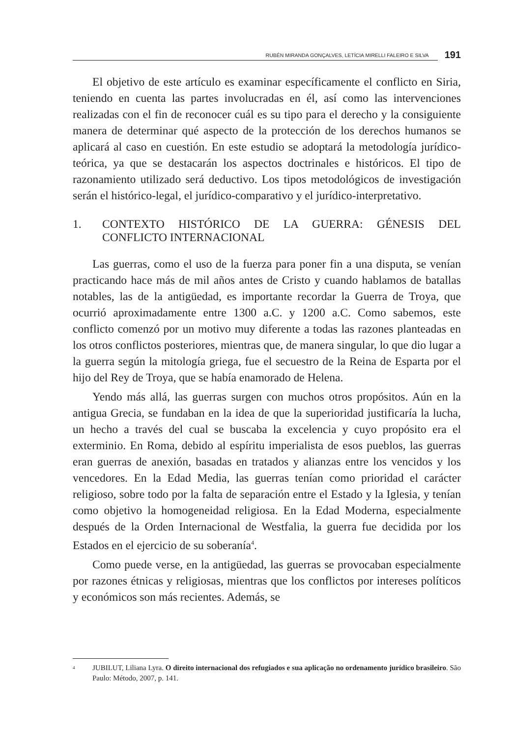RUBÉN MIRANDA GONÇALVES, LETÍCIA MIRELLI FALEIRO E SILVA 191
El objetivo de este artículo es examinar específicamente el conflicto en Siria, teniendo en cuenta las partes involucradas en él, así como las intervenciones realizadas con el fin de reconocer cuál es su tipo para el derecho y la consiguiente manera de determinar qué aspecto de la protección de los derechos humanos se aplicará al caso en cuestión. En este estudio se adoptará la metodología jurídico-teórica, ya que se destacarán los aspectos doctrinales e históricos. El tipo de razonamiento utilizado será deductivo. Los tipos metodológicos de investigación serán el histórico-legal, el jurídico-comparativo y el jurídico-interpretativo.
1. CONTEXTO HISTÓRICO DE LA GUERRA: GÉNESIS DEL CONFLICTO INTERNACIONAL
Las guerras, como el uso de la fuerza para poner fin a una disputa, se venían practicando hace más de mil años antes de Cristo y cuando hablamos de batallas notables, las de la antigüedad, es importante recordar la Guerra de Troya, que ocurrió aproximadamente entre 1300 a.C. y 1200 a.C. Como sabemos, este conflicto comenzó por un motivo muy diferente a todas las razones planteadas en los otros conflictos posteriores, mientras que, de manera singular, lo que dio lugar a la guerra según la mitología griega, fue el secuestro de la Reina de Esparta por el hijo del Rey de Troya, que se había enamorado de Helena.
Yendo más allá, las guerras surgen con muchos otros propósitos. Aún en la antigua Grecia, se fundaban en la idea de que la superioridad justificaría la lucha, un hecho a través del cual se buscaba la excelencia y cuyo propósito era el exterminio. En Roma, debido al espíritu imperialista de esos pueblos, las guerras eran guerras de anexión, basadas en tratados y alianzas entre los vencidos y los vencedores. En la Edad Media, las guerras tenían como prioridad el carácter religioso, sobre todo por la falta de separación entre el Estado y la Iglesia, y tenían como objetivo la homogeneidad religiosa. En la Edad Moderna, especialmente después de la Orden Internacional de Westfalia, la guerra fue decidida por los Estados en el ejercicio de su soberanía<sup>4</sup>.
Como puede verse, en la antigüedad, las guerras se provocaban especialmente por razones étnicas y religiosas, mientras que los conflictos por intereses políticos y económicos son más recientes. Además, se
<sup>4</sup> JUBILUT, Liliana Lyra. O direito internacional dos refugiados e sua aplicação no ordenamento jurídico brasileiro. São Paulo: Método, 2007, p. 141.